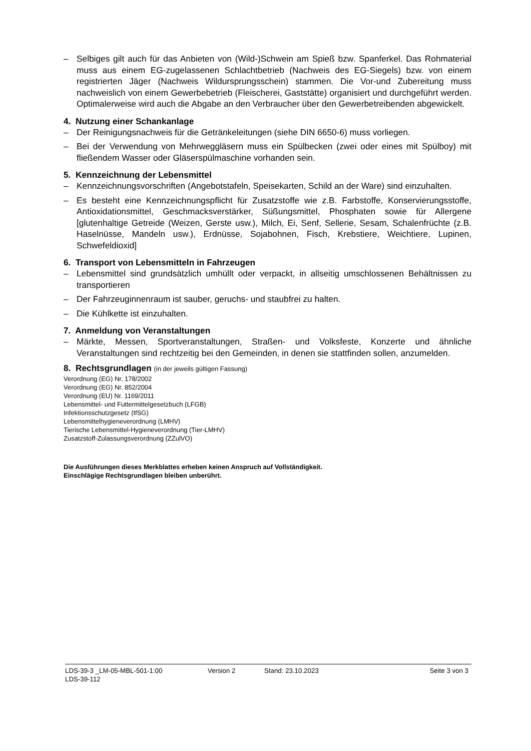– Selbiges gilt auch für das Anbieten von (Wild-)Schwein am Spieß bzw. Spanferkel. Das Rohmaterial muss aus einem EG-zugelassenen Schlachtbetrieb (Nachweis des EG-Siegels) bzw. von einem registrierten Jäger (Nachweis Wildursprungsschein) stammen. Die Vor-und Zubereitung muss nachweislich von einem Gewerbebetrieb (Fleischerei, Gaststätte) organisiert und durchgeführt werden. Optimalerweise wird auch die Abgabe an den Verbraucher über den Gewerbetreibenden abgewickelt.
4. Nutzung einer Schankanlage
– Der Reinigungsnachweis für die Getränkeleitungen (siehe DIN 6650-6) muss vorliegen.
– Bei der Verwendung von Mehrweggläsern muss ein Spülbecken (zwei oder eines mit Spülboy) mit fließendem Wasser oder Gläserspülmaschine vorhanden sein.
5. Kennzeichnung der Lebensmittel
– Kennzeichnungsvorschriften (Angebotstafeln, Speisekarten, Schild an der Ware) sind einzuhalten.
– Es besteht eine Kennzeichnungspflicht für Zusatzstoffe wie z.B. Farbstoffe, Konservierungsstoffe, Antioxidationsmittel, Geschmacksverstärker, Süßungsmittel, Phosphaten sowie für Allergene [glutenhaltige Getreide (Weizen, Gerste usw.), Milch, Ei, Senf, Sellerie, Sesam, Schalenfrüchte (z.B. Haselnüsse, Mandeln usw.), Erdnüsse, Sojabohnen, Fisch, Krebstiere, Weichtiere, Lupinen, Schwefeldioxid]
6. Transport von Lebensmitteln in Fahrzeugen
– Lebensmittel sind grundsätzlich umhüllt oder verpackt, in allseitig umschlossenen Behältnissen zu transportieren
– Der Fahrzeuginnenraum ist sauber, geruchs- und staubfrei zu halten.
– Die Kühlkette ist einzuhalten.
7. Anmeldung von Veranstaltungen
– Märkte, Messen, Sportveranstaltungen, Straßen- und Volksfeste, Konzerte und ähnliche Veranstaltungen sind rechtzeitig bei den Gemeinden, in denen sie stattfinden sollen, anzumelden.
8. Rechtsgrundlagen (in der jeweils gültigen Fassung)
Verordnung (EG) Nr. 178/2002
Verordnung (EG) Nr. 852/2004
Verordnung (EU) Nr. 1169/2011
Lebensmittel- und Futtermittelgesetzbuch (LFGB)
Infektionsschutzgesetz (IfSG)
Lebensmittelhygieneverordnung (LMHV)
Tierische Lebensmittel-Hygieneverordnung (Tier-LMHV)
Zusatzstoff-Zulassungsverordnung (ZZulVO)
Die Ausführungen dieses Merkblattes erheben keinen Anspruch auf Vollständigkeit.
Einschlägige Rechtsgrundlagen bleiben unberührt.
LDS-39-3 _LM-05-MBL-501-1:00 Version 2 Stand: 23.10.2023 Seite 3 von 3
LDS-39-112